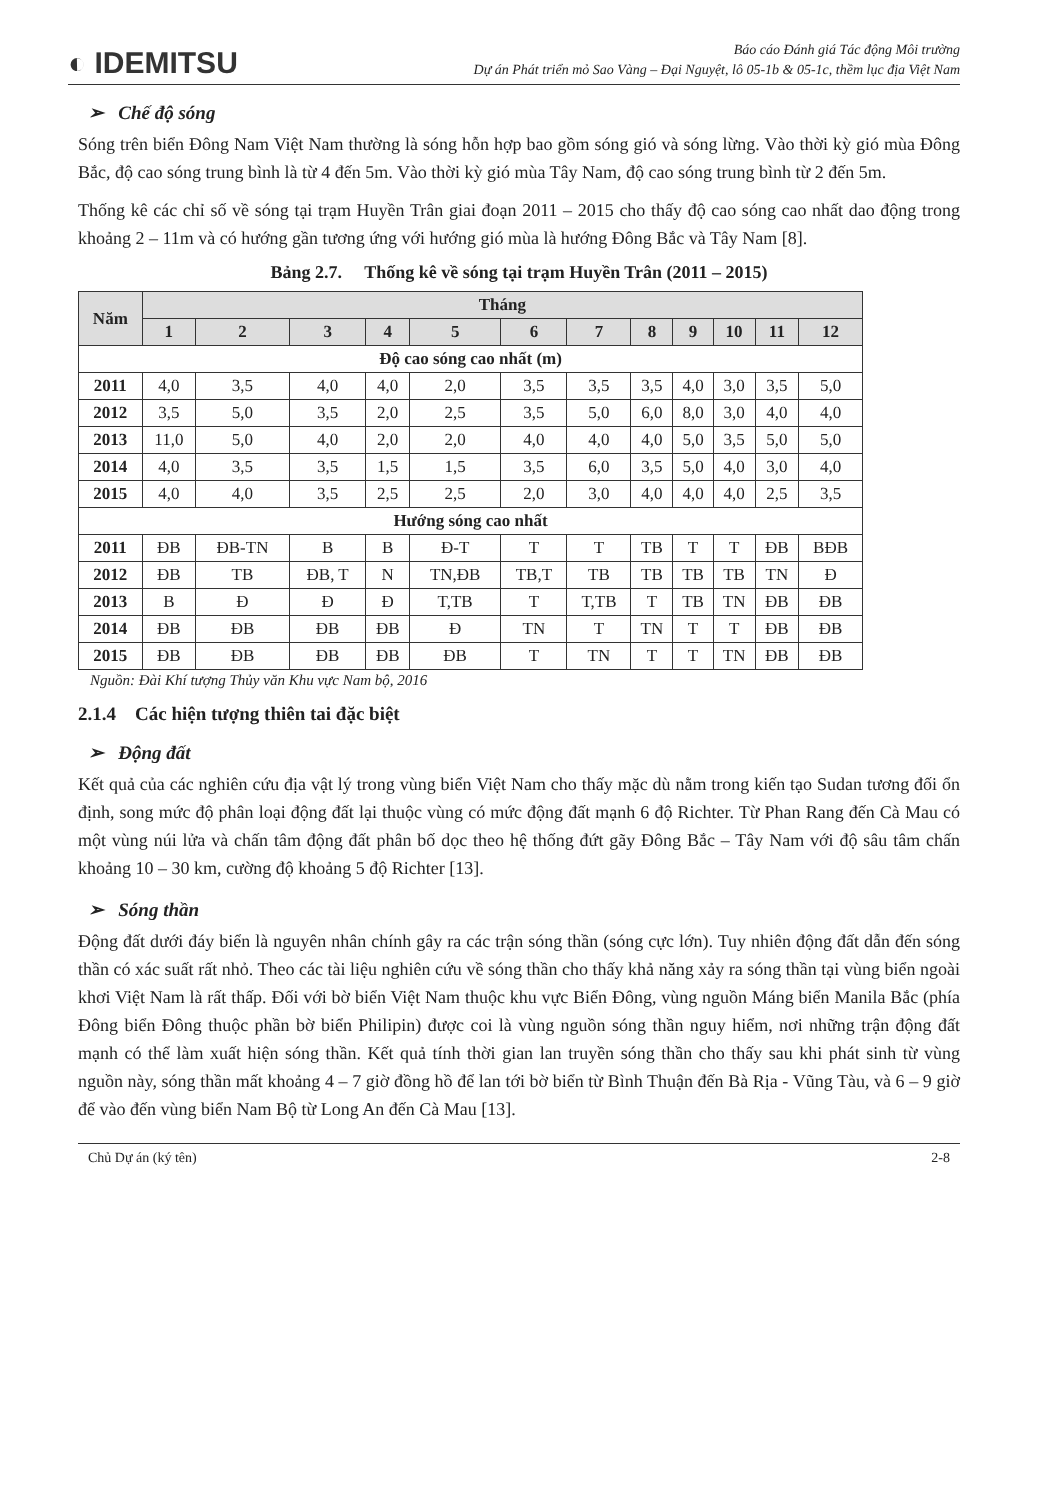◐ IDEMITSU
Báo cáo Đánh giá Tác động Môi trường
Dự án Phát triển mỏ Sao Vàng – Đại Nguyệt, lô 05-1b & 05-1c, thềm lục địa Việt Nam
➢ Chế độ sóng
Sóng trên biển Đông Nam Việt Nam thường là sóng hỗn hợp bao gồm sóng gió và sóng lừng. Vào thời kỳ gió mùa Đông Bắc, độ cao sóng trung bình là từ 4 đến 5m. Vào thời kỳ gió mùa Tây Nam, độ cao sóng trung bình từ 2 đến 5m.
Thống kê các chỉ số về sóng tại trạm Huyền Trân giai đoạn 2011 – 2015 cho thấy độ cao sóng cao nhất dao động trong khoảng 2 – 11m và có hướng gần tương ứng với hướng gió mùa là hướng Đông Bắc và Tây Nam [8].
Bảng 2.7. Thống kê về sóng tại trạm Huyền Trân (2011 – 2015)
| Năm | Tháng | | | | | | | | | | | |
| --- | --- | --- | --- | --- | --- | --- | --- | --- | --- | --- | --- | --- |
| | 1 | 2 | 3 | 4 | 5 | 6 | 7 | 8 | 9 | 10 | 11 | 12 |
| Độ cao sóng cao nhất (m) | | | | | | | | | | | | |
| 2011 | 4,0 | 3,5 | 4,0 | 4,0 | 2,0 | 3,5 | 3,5 | 3,5 | 4,0 | 3,0 | 3,5 | 5,0 |
| 2012 | 3,5 | 5,0 | 3,5 | 2,0 | 2,5 | 3,5 | 5,0 | 6,0 | 8,0 | 3,0 | 4,0 | 4,0 |
| 2013 | 11,0 | 5,0 | 4,0 | 2,0 | 2,0 | 4,0 | 4,0 | 4,0 | 5,0 | 3,5 | 5,0 | 5,0 |
| 2014 | 4,0 | 3,5 | 3,5 | 1,5 | 1,5 | 3,5 | 6,0 | 3,5 | 5,0 | 4,0 | 3,0 | 4,0 |
| 2015 | 4,0 | 4,0 | 3,5 | 2,5 | 2,5 | 2,0 | 3,0 | 4,0 | 4,0 | 4,0 | 2,5 | 3,5 |
| Hướng sóng cao nhất | | | | | | | | | | | | |
| 2011 | ĐB | ĐB-TN | B | B | Đ-T | T | T | TB | T | T | ĐB | BĐB |
| 2012 | ĐB | TB | ĐB, T | N | TN,ĐB | TB,T | TB | TB | TB | TB | TN | Đ |
| 2013 | B | Đ | Đ | Đ | T,TB | T | T,TB | T | TB | TN | ĐB | ĐB |
| 2014 | ĐB | ĐB | ĐB | ĐB | Đ | TN | T | TN | T | T | ĐB | ĐB |
| 2015 | ĐB | ĐB | ĐB | ĐB | ĐB | T | TN | T | T | TN | ĐB | ĐB |
Nguồn: Đài Khí tượng Thủy văn Khu vực Nam bộ, 2016
2.1.4 Các hiện tượng thiên tai đặc biệt
➢ Động đất
Kết quả của các nghiên cứu địa vật lý trong vùng biển Việt Nam cho thấy mặc dù nằm trong kiến tạo Sudan tương đối ổn định, song mức độ phân loại động đất lại thuộc vùng có mức động đất mạnh 6 độ Richter. Từ Phan Rang đến Cà Mau có một vùng núi lửa và chấn tâm động đất phân bố dọc theo hệ thống đứt gãy Đông Bắc – Tây Nam với độ sâu tâm chấn khoảng 10 – 30 km, cường độ khoảng 5 độ Richter [13].
➢ Sóng thần
Động đất dưới đáy biển là nguyên nhân chính gây ra các trận sóng thần (sóng cực lớn). Tuy nhiên động đất dẫn đến sóng thần có xác suất rất nhỏ. Theo các tài liệu nghiên cứu về sóng thần cho thấy khả năng xảy ra sóng thần tại vùng biển ngoài khơi Việt Nam là rất thấp. Đối với bờ biển Việt Nam thuộc khu vực Biển Đông, vùng nguồn Máng biển Manila Bắc (phía Đông biển Đông thuộc phần bờ biển Philipin) được coi là vùng nguồn sóng thần nguy hiểm, nơi những trận động đất mạnh có thể làm xuất hiện sóng thần. Kết quả tính thời gian lan truyền sóng thần cho thấy sau khi phát sinh từ vùng nguồn này, sóng thần mất khoảng 4 – 7 giờ đồng hồ để lan tới bờ biển từ Bình Thuận đến Bà Rịa - Vũng Tàu, và 6 – 9 giờ để vào đến vùng biển Nam Bộ từ Long An đến Cà Mau [13].
Chủ Dự án (ký tên) 2-8